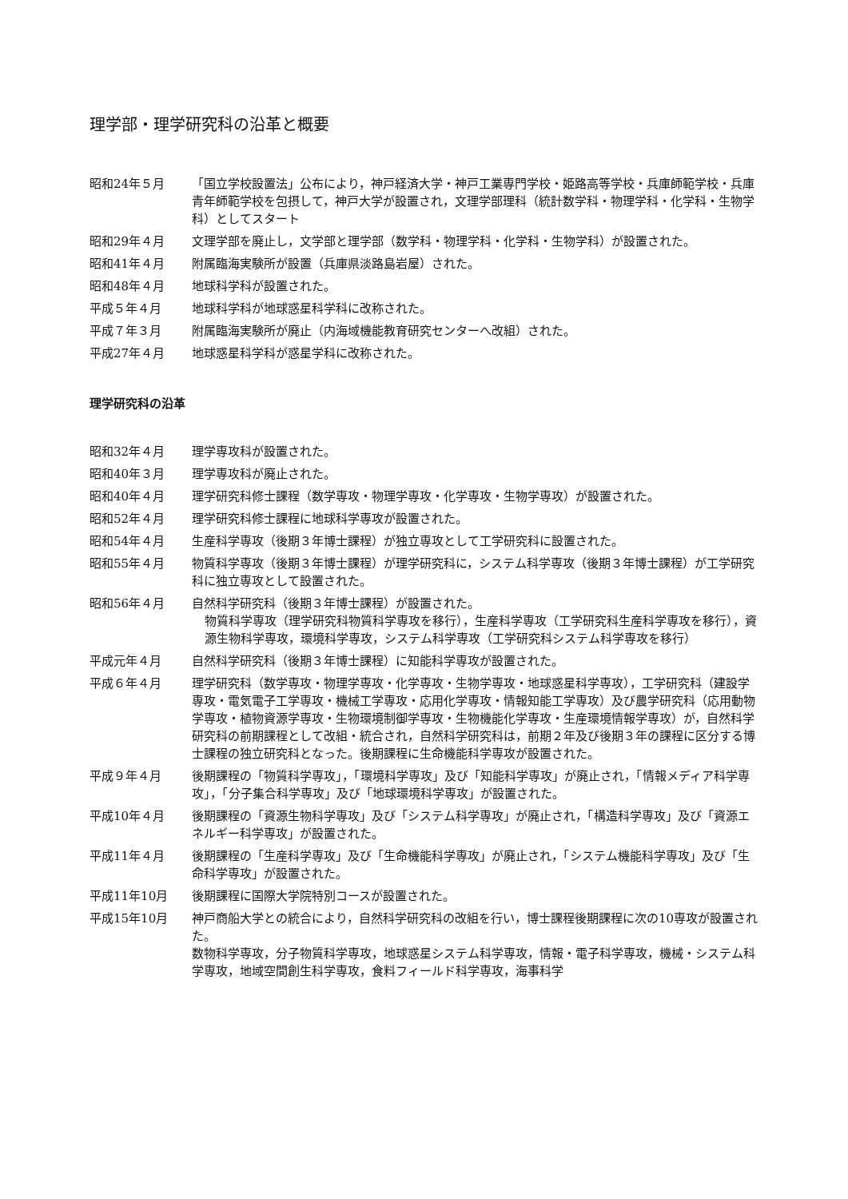理学部・理学研究科の沿革と概要
昭和24年５月 「国立学校設置法」公布により，神戸経済大学・神戸工業専門学校・姫路高等学校・兵庫師範学校・兵庫青年師範学校を包摂して，神戸大学が設置され，文理学部理科（統計数学科・物理学科・化学科・生物学科）としてスタート
昭和29年４月 文理学部を廃止し，文学部と理学部（数学科・物理学科・化学科・生物学科）が設置された。
昭和41年４月 附属臨海実験所が設置（兵庫県淡路島岩屋）された。
昭和48年４月 地球科学科が設置された。
平成５年４月 地球科学科が地球惑星科学科に改称された。
平成７年３月 附属臨海実験所が廃止（内海域機能教育研究センターへ改組）された。
平成27年４月 地球惑星科学科が惑星学科に改称された。
理学研究科の沿革
昭和32年４月 理学専攻科が設置された。
昭和40年３月 理学専攻科が廃止された。
昭和40年４月 理学研究科修士課程（数学専攻・物理学専攻・化学専攻・生物学専攻）が設置された。
昭和52年４月 理学研究科修士課程に地球科学専攻が設置された。
昭和54年４月 生産科学専攻（後期３年博士課程）が独立専攻として工学研究科に設置された。
昭和55年４月 物質科学専攻（後期３年博士課程）が理学研究科に，システム科学専攻（後期３年博士課程）が工学研究科に独立専攻として設置された。
昭和56年４月 自然科学研究科（後期３年博士課程）が設置された。
物質科学専攻（理学研究科物質科学専攻を移行），生産科学専攻（工学研究科生産科学専攻を移行），資源生物科学専攻，環境科学専攻，システム科学専攻（工学研究科システム科学専攻を移行）
平成元年４月 自然科学研究科（後期３年博士課程）に知能科学専攻が設置された。
平成６年４月 理学研究科（数学専攻・物理学専攻・化学専攻・生物学専攻・地球惑星科学専攻），工学研究科（建設学専攻・電気電子工学専攻・機械工学専攻・応用化学専攻・情報知能工学専攻）及び農学研究科（応用動物学専攻・植物資源学専攻・生物環境制御学専攻・生物機能化学専攻・生産環境情報学専攻）が，自然科学研究科の前期課程として改組・統合され，自然科学研究科は，前期２年及び後期３年の課程に区分する博士課程の独立研究科となった。後期課程に生命機能科学専攻が設置された。
平成９年４月 後期課程の「物質科学専攻」，「環境科学専攻」及び「知能科学専攻」が廃止され，「情報メディア科学専攻」，「分子集合科学専攻」及び「地球環境科学専攻」が設置された。
平成10年４月 後期課程の「資源生物科学専攻」及び「システム科学専攻」が廃止され，「構造科学専攻」及び「資源エネルギー科学専攻」が設置された。
平成11年４月 後期課程の「生産科学専攻」及び「生命機能科学専攻」が廃止され，「システム機能科学専攻」及び「生命科学専攻」が設置された。
平成11年10月 後期課程に国際大学院特別コースが設置された。
平成15年10月 神戸商船大学との統合により，自然科学研究科の改組を行い，博士課程後期課程に次の10専攻が設置された。
数物科学専攻，分子物質科学専攻，地球惑星システム科学専攻，情報・電子科学専攻，機械・システム科学専攻，地域空間創生科学専攻，食料フィールド科学専攻，海事科学